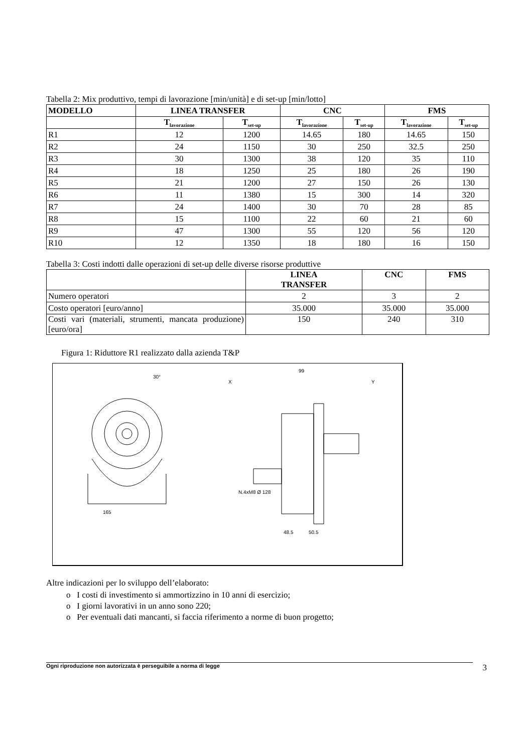Tabella 2: Mix produttivo, tempi di lavorazione [min/unità] e di set-up [min/lotto]
| MODELLO | LINEA TRANSFER | | CNC | | FMS | |
| --- | --- | --- | --- | --- | --- | --- |
| | T<sub>lavorazione</sub> | T<sub>set-up</sub> | T<sub>lavorazione</sub> | T<sub>set-up</sub> | T<sub>lavorazione</sub> | T<sub>set-up</sub> |
| R1 | 12 | 1200 | 14.65 | 180 | 14.65 | 150 |
| R2 | 24 | 1150 | 30 | 250 | 32.5 | 250 |
| R3 | 30 | 1300 | 38 | 120 | 35 | 110 |
| R4 | 18 | 1250 | 25 | 180 | 26 | 190 |
| R5 | 21 | 1200 | 27 | 150 | 26 | 130 |
| R6 | 11 | 1380 | 15 | 300 | 14 | 320 |
| R7 | 24 | 1400 | 30 | 70 | 28 | 85 |
| R8 | 15 | 1100 | 22 | 60 | 21 | 60 |
| R9 | 47 | 1300 | 55 | 120 | 56 | 120 |
| R10 | 12 | 1350 | 18 | 180 | 16 | 150 |
Tabella 3: Costi indotti dalle operazioni di set-up delle diverse risorse produttive
| | LINEA TRANSFER | CNC | FMS |
| Numero operatori | 2 | 3 | 2 |
| Costo operatori [euro/anno] | 35.000 | 35.000 | 35.000 |
| Costi vari (materiali, strumenti, mancata produzione) [euro/ora] | 150 | 240 | 310 |
Figura 1: Riduttore R1 realizzato dalla azienda T&P
165
30°
99
X
Y
N.4xM8 Ø 128
48.5
50.5
Altre indicazioni per lo sviluppo dell’elaborato:
o I costi di investimento si ammortizzino in 10 anni di esercizio;
o I giorni lavorativi in un anno sono 220;
o Per eventuali dati mancanti, si faccia riferimento a norme di buon progetto;
Ogni riproduzione non autorizzata è perseguibile a norma di legge 3